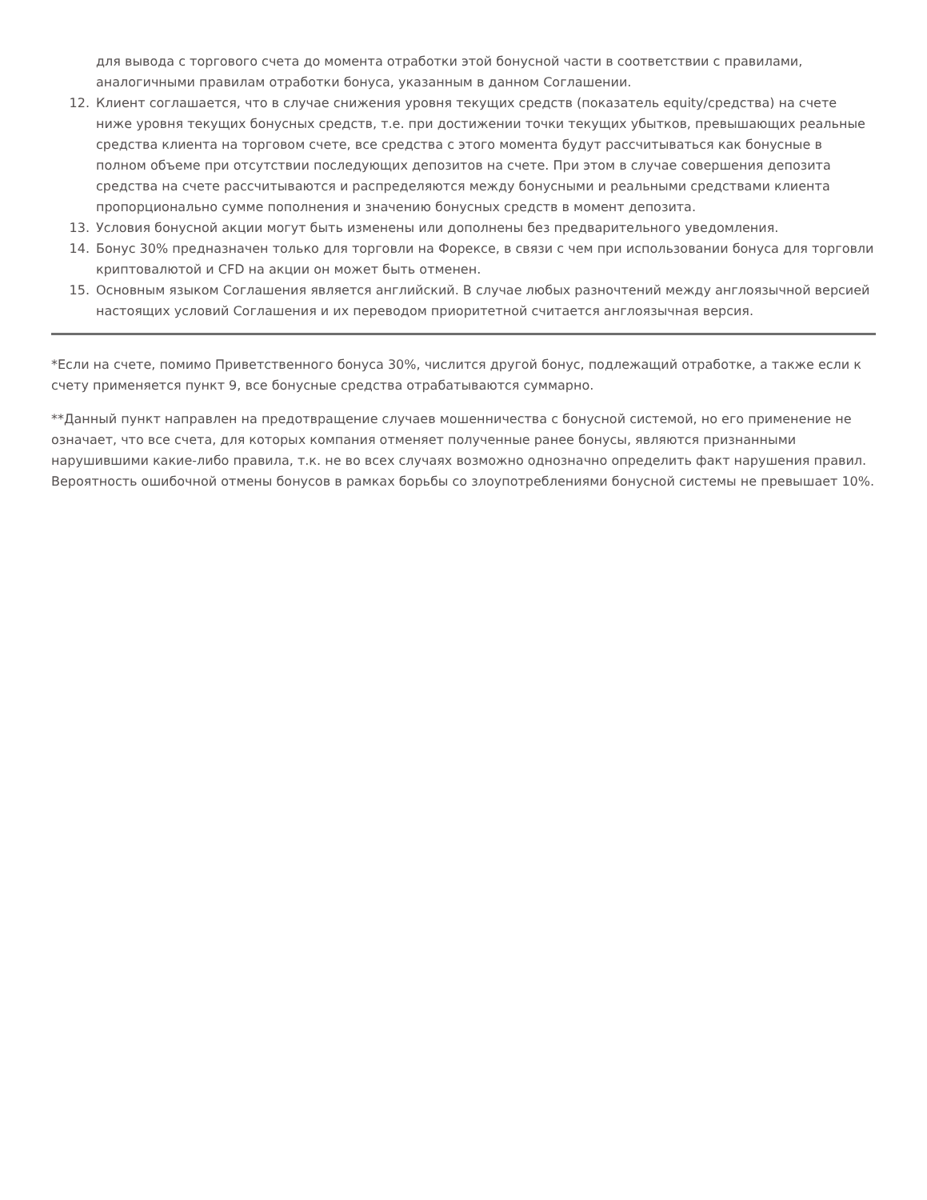для вывода с торгового счета до момента отработки этой бонусной части в соответствии с правилами, аналогичными правилам отработки бонуса, указанным в данном Соглашении.
12. Клиент соглашается, что в случае снижения уровня текущих средств (показатель equity/средства) на счете ниже уровня текущих бонусных средств, т.е. при достижении точки текущих убытков, превышающих реальные средства клиента на торговом счете, все средства с этого момента будут рассчитываться как бонусные в полном объеме при отсутствии последующих депозитов на счете. При этом в случае совершения депозита средства на счете рассчитываются и распределяются между бонусными и реальными средствами клиента пропорционально сумме пополнения и значению бонусных средств в момент депозита.
13. Условия бонусной акции могут быть изменены или дополнены без предварительного уведомления.
14. Бонус 30% предназначен только для торговли на Форексе, в связи с чем при использовании бонуса для торговли криптовалютой и CFD на акции он может быть отменен.
15. Основным языком Соглашения является английский. В случае любых разночтений между англоязычной версией настоящих условий Соглашения и их переводом приоритетной считается англоязычная версия.
*Если на счете, помимо Приветственного бонуса 30%, числится другой бонус, подлежащий отработке, а также если к счету применяется пункт 9, все бонусные средства отрабатываются суммарно.
**Данный пункт направлен на предотвращение случаев мошенничества с бонусной системой, но его применение не означает, что все счета, для которых компания отменяет полученные ранее бонусы, являются признанными нарушившими какие-либо правила, т.к. не во всех случаях возможно однозначно определить факт нарушения правил. Вероятность ошибочной отмены бонусов в рамках борьбы со злоупотреблениями бонусной системы не превышает 10%.